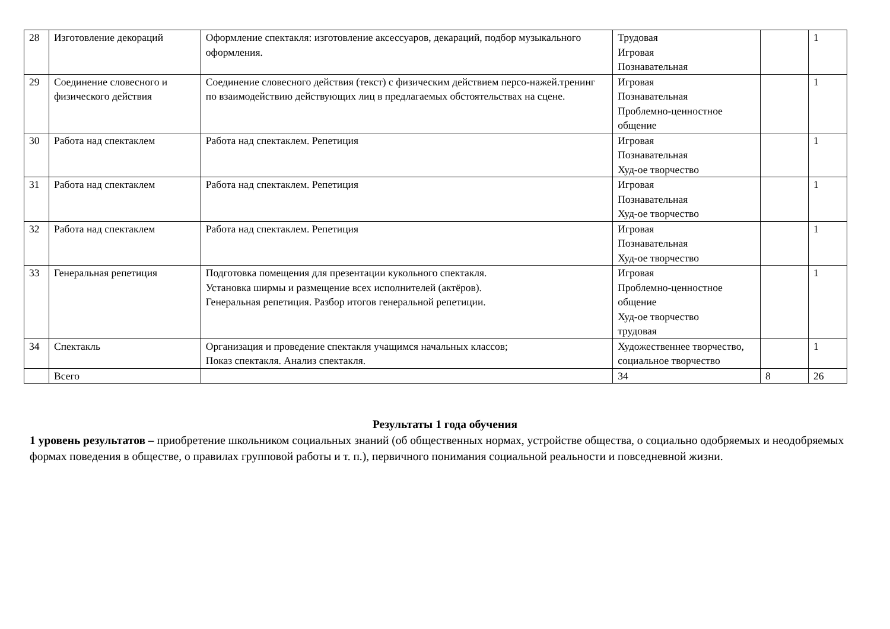| 28 | Изготовление декораций | Оформление спектакля: изготовление аксессуаров, декараций, подбор музыкального оформления. | Трудовая Игровая Познавательная | | 1 |
| 29 | Соединение словесного и физического действия | Соединение словесного действия (текст) с физическим действием персо-нажей.тренинг по взаимодействию действующих лиц в предлагаемых обстоятельствах на сцене. | Игровая Познавательная Проблемно-ценностное общение | | 1 |
| 30 | Работа над спектаклем | Работа над спектаклем. Репетиция | Игровая Познавательная Худ-ое творчество | | 1 |
| 31 | Работа над спектаклем | Работа над спектаклем. Репетиция | Игровая Познавательная Худ-ое творчество | | 1 |
| 32 | Работа над спектаклем | Работа над спектаклем. Репетиция | Игровая Познавательная Худ-ое творчество | | 1 |
| 33 | Генеральная репетиция | Подготовка помещения для презентации кукольного спектакля. Установка ширмы и размещение всех исполнителей (актёров). Генеральная репетиция. Разбор итогов генеральной репетиции. | Игровая Проблемно-ценностное общение Худ-ое творчество трудовая | | 1 |
| 34 | Спектакль | Организация и проведение спектакля учащимся начальных классов; Показ спектакля. Анализ спектакля. | Художественнее творчество, социальное творчество | | 1 |
| | Всего | | 34 | 8 | 26 |
Результаты 1 года обучения
1 уровень результатов – приобретение школьником социальных знаний (об общественных нормах, устройстве общества, о социально одобряемых и неодобряемых формах поведения в обществе, о правилах групповой работы и т. п.), первичного понимания социальной реальности и повседневной жизни.